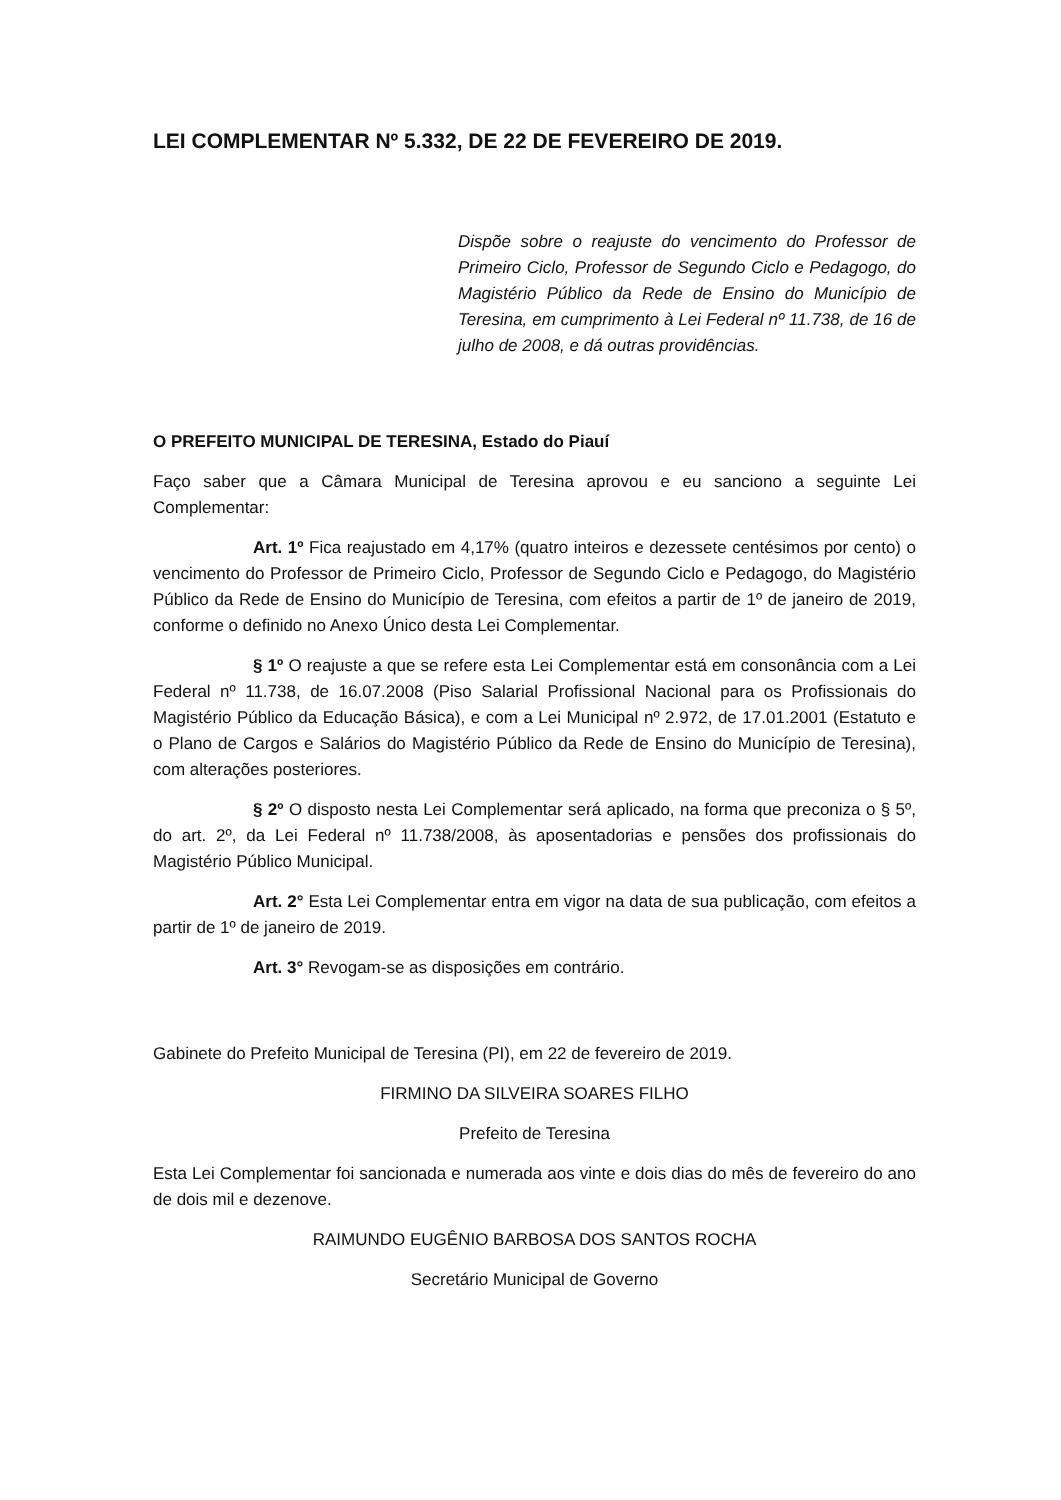LEI COMPLEMENTAR Nº 5.332, DE 22 DE FEVEREIRO DE 2019.
Dispõe sobre o reajuste do vencimento do Professor de Primeiro Ciclo, Professor de Segundo Ciclo e Pedagogo, do Magistério Público da Rede de Ensino do Município de Teresina, em cumprimento à Lei Federal nº 11.738, de 16 de julho de 2008, e dá outras providências.
O PREFEITO MUNICIPAL DE TERESINA, Estado do Piauí
Faço saber que a Câmara Municipal de Teresina aprovou e eu sanciono a seguinte Lei Complementar:
Art. 1º Fica reajustado em 4,17% (quatro inteiros e dezessete centésimos por cento) o vencimento do Professor de Primeiro Ciclo, Professor de Segundo Ciclo e Pedagogo, do Magistério Público da Rede de Ensino do Município de Teresina, com efeitos a partir de 1º de janeiro de 2019, conforme o definido no Anexo Único desta Lei Complementar.
§ 1º O reajuste a que se refere esta Lei Complementar está em consonância com a Lei Federal nº 11.738, de 16.07.2008 (Piso Salarial Profissional Nacional para os Profissionais do Magistério Público da Educação Básica), e com a Lei Municipal nº 2.972, de 17.01.2001 (Estatuto e o Plano de Cargos e Salários do Magistério Público da Rede de Ensino do Município de Teresina), com alterações posteriores.
§ 2º O disposto nesta Lei Complementar será aplicado, na forma que preconiza o § 5º, do art. 2º, da Lei Federal nº 11.738/2008, às aposentadorias e pensões dos profissionais do Magistério Público Municipal.
Art. 2° Esta Lei Complementar entra em vigor na data de sua publicação, com efeitos a partir de 1º de janeiro de 2019.
Art. 3° Revogam-se as disposições em contrário.
Gabinete do Prefeito Municipal de Teresina (PI), em 22 de fevereiro de 2019.
FIRMINO DA SILVEIRA SOARES FILHO
Prefeito de Teresina
Esta Lei Complementar foi sancionada e numerada aos vinte e dois dias do mês de fevereiro do ano de dois mil e dezenove.
RAIMUNDO EUGÊNIO BARBOSA DOS SANTOS ROCHA
Secretário Municipal de Governo